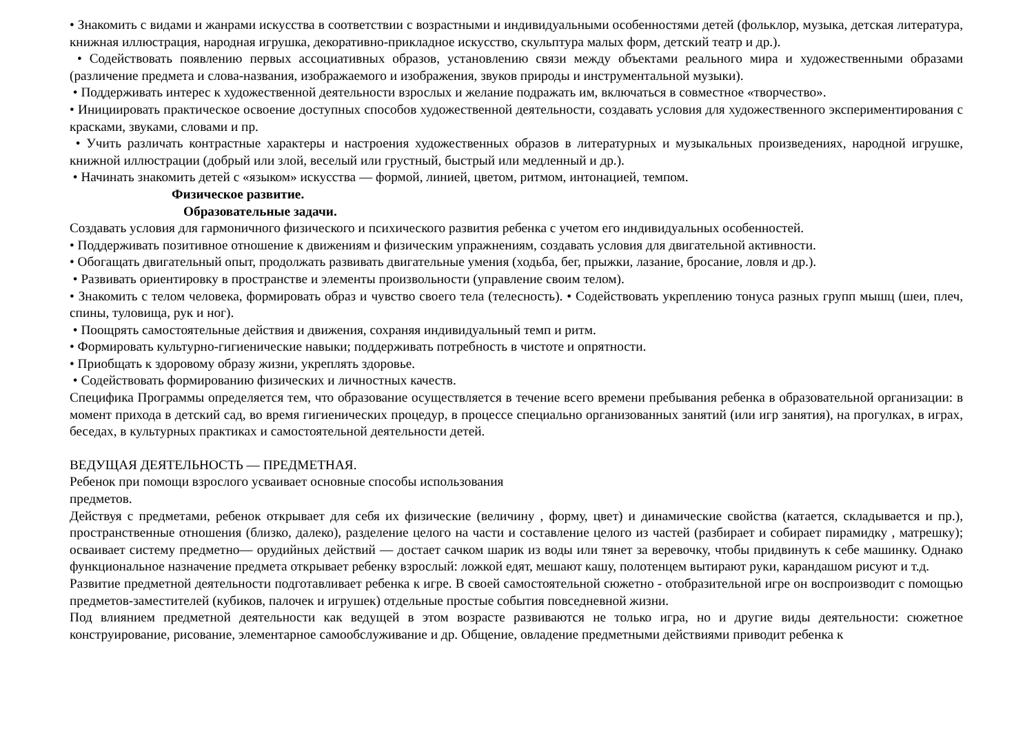• Знакомить с видами и жанрами искусства в соответствии с возрастными и индивидуальными особенностями детей (фольклор, музыка, детская литература, книжная иллюстрация, народная игрушка, декоративно-прикладное искусство, скульптура малых форм, детский театр и др.).
• Содействовать появлению первых ассоциативных образов, установлению связи между объектами реального мира и художественными образами (различение предмета и слова-названия, изображаемого и изображения, звуков природы и инструментальной музыки).
• Поддерживать интерес к художественной деятельности взрослых и желание подражать им, включаться в совместное «творчество».
• Инициировать практическое освоение доступных способов художественной деятельности, создавать условия для художественного экспериментирования с красками, звуками, словами и пр.
• Учить различать контрастные характеры и настроения художественных образов в литературных и музыкальных произведениях, народной игрушке, книжной иллюстрации (добрый или злой, веселый или грустный, быстрый или медленный и др.).
• Начинать знакомить детей с «языком» искусства — формой, линией, цветом, ритмом, интонацией, темпом.
Физическое развитие.
Образовательные задачи.
Создавать условия для гармоничного физического и психического развития ребенка с учетом его индивидуальных особенностей.
• Поддерживать позитивное отношение к движениям и физическим упражнениям, создавать условия для двигательной активности.
• Обогащать двигательный опыт, продолжать развивать двигательные умения (ходьба, бег, прыжки, лазание, бросание, ловля и др.).
• Развивать ориентировку в пространстве и элементы произвольности (управление своим телом).
• Знакомить с телом человека, формировать образ и чувство своего тела (телесность). • Содействовать укреплению тонуса разных групп мышц (шеи, плеч, спины, туловища, рук и ног).
• Поощрять самостоятельные действия и движения, сохраняя индивидуальный темп и ритм.
• Формировать культурно-гигиенические навыки; поддерживать потребность в чистоте и опрятности.
• Приобщать к здоровому образу жизни, укреплять здоровье.
• Содействовать формированию физических и личностных качеств.
Специфика Программы определяется тем, что образование осуществляется в течение всего времени пребывания ребенка в образовательной организации: в момент прихода в детский сад, во время гигиенических процедур, в процессе специально организованных занятий (или игр занятия), на прогулках, в играх, беседах, в культурных практиках и самостоятельной деятельности детей.
ВЕДУЩАЯ ДЕЯТЕЛЬНОСТЬ — ПРЕДМЕТНАЯ.
Ребенок при помощи взрослого усваивает основные способы использования
предметов.
Действуя с предметами, ребенок открывает для себя их физические (величину , форму, цвет) и динамические свойства (катается, складывается и пр.), пространственные отношения (близко, далеко), разделение целого на части и составление целого из частей (разбирает и собирает пирамидку , матрешку); осваивает систему предметно— орудийных действий — достает сачком шарик из воды или тянет за веревочку, чтобы придвинуть к себе машинку. Однако функциональное назначение предмета открывает ребенку взрослый: ложкой едят, мешают кашу, полотенцем вытирают руки, карандашом рисуют и т.д.
Развитие предметной деятельности подготавливает ребенка к игре. В своей самостоятельной сюжетно - отобразительной игре он воспроизводит с помощью предметов-заместителей (кубиков, палочек и игрушек) отдельные простые события повседневной жизни.
Под влиянием предметной деятельности как ведущей в этом возрасте развиваются не только игра, но и другие виды деятельности: сюжетное конструирование, рисование, элементарное самообслуживание и др. Общение, овладение предметными действиями приводит ребенка к